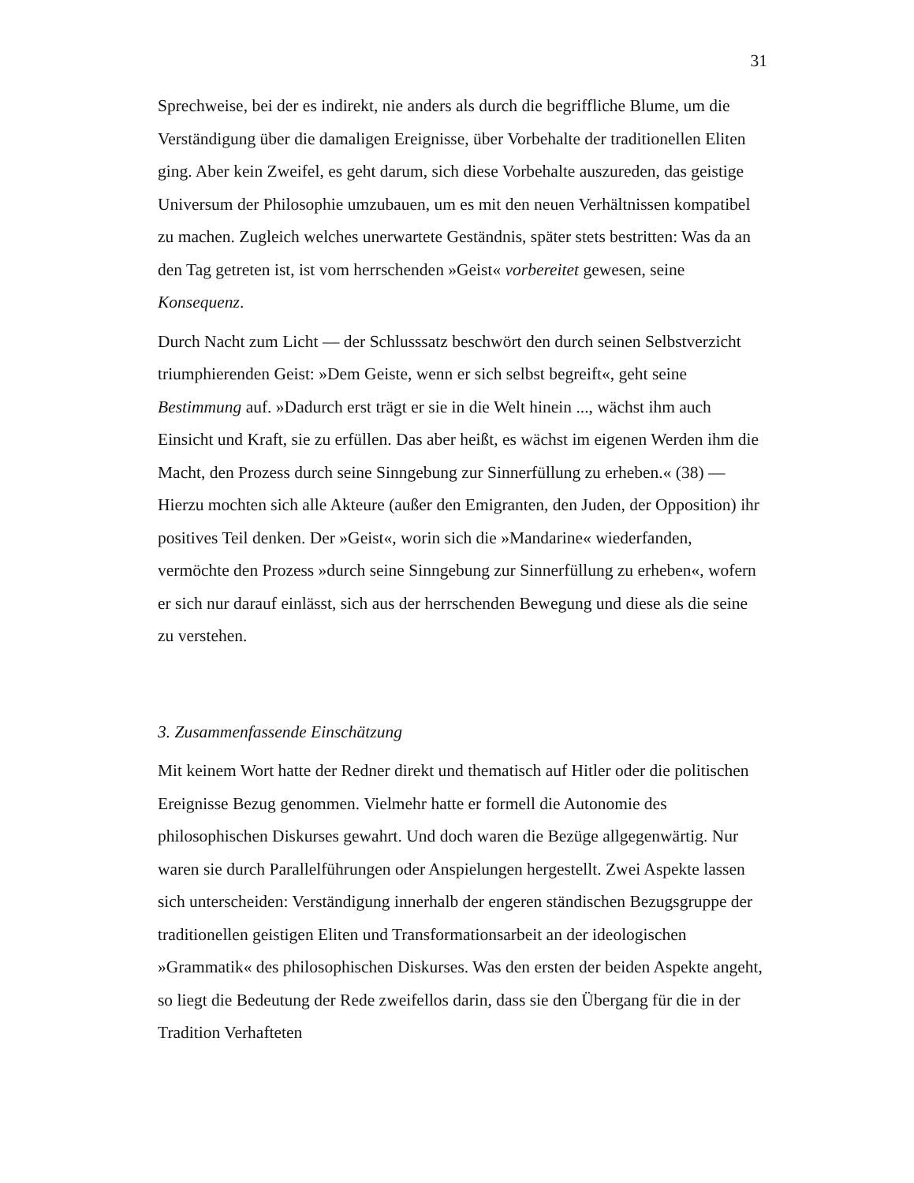31
Sprechweise, bei der es indirekt, nie anders als durch die begriffliche Blume, um die Verständigung über die damaligen Ereignisse, über Vorbehalte der traditionellen Eliten ging. Aber kein Zweifel, es geht darum, sich diese Vorbehalte auszureden, das geistige Universum der Philosophie umzubauen, um es mit den neuen Verhältnissen kompatibel zu machen. Zugleich welches unerwartete Geständnis, später stets bestritten: Was da an den Tag getreten ist, ist vom herrschenden »Geist« vorbereitet gewesen, seine Konsequenz.
Durch Nacht zum Licht — der Schlusssatz beschwört den durch seinen Selbstverzicht triumphierenden Geist: »Dem Geiste, wenn er sich selbst begreift«, geht seine Bestimmung auf. »Dadurch erst trägt er sie in die Welt hinein ..., wächst ihm auch Einsicht und Kraft, sie zu erfüllen. Das aber heißt, es wächst im eigenen Werden ihm die Macht, den Prozess durch seine Sinngebung zur Sinnerfüllung zu erheben.« (38) — Hierzu mochten sich alle Akteure (außer den Emigranten, den Juden, der Opposition) ihr positives Teil denken. Der »Geist«, worin sich die »Mandarine« wiederfanden, vermöchte den Prozess »durch seine Sinngebung zur Sinnerfüllung zu erheben«, wofern er sich nur darauf einlässt, sich aus der herrschenden Bewegung und diese als die seine zu verstehen.
3. Zusammenfassende Einschätzung
Mit keinem Wort hatte der Redner direkt und thematisch auf Hitler oder die politischen Ereignisse Bezug genommen. Vielmehr hatte er formell die Autonomie des philosophischen Diskurses gewahrt. Und doch waren die Bezüge allgegenwärtig. Nur waren sie durch Parallelführungen oder Anspielungen hergestellt. Zwei Aspekte lassen sich unterscheiden: Verständigung innerhalb der engeren ständischen Bezugsgruppe der traditionellen geistigen Eliten und Transformationsarbeit an der ideologischen »Grammatik« des philosophischen Diskurses. Was den ersten der beiden Aspekte angeht, so liegt die Bedeutung der Rede zweifellos darin, dass sie den Übergang für die in der Tradition Verhafteten